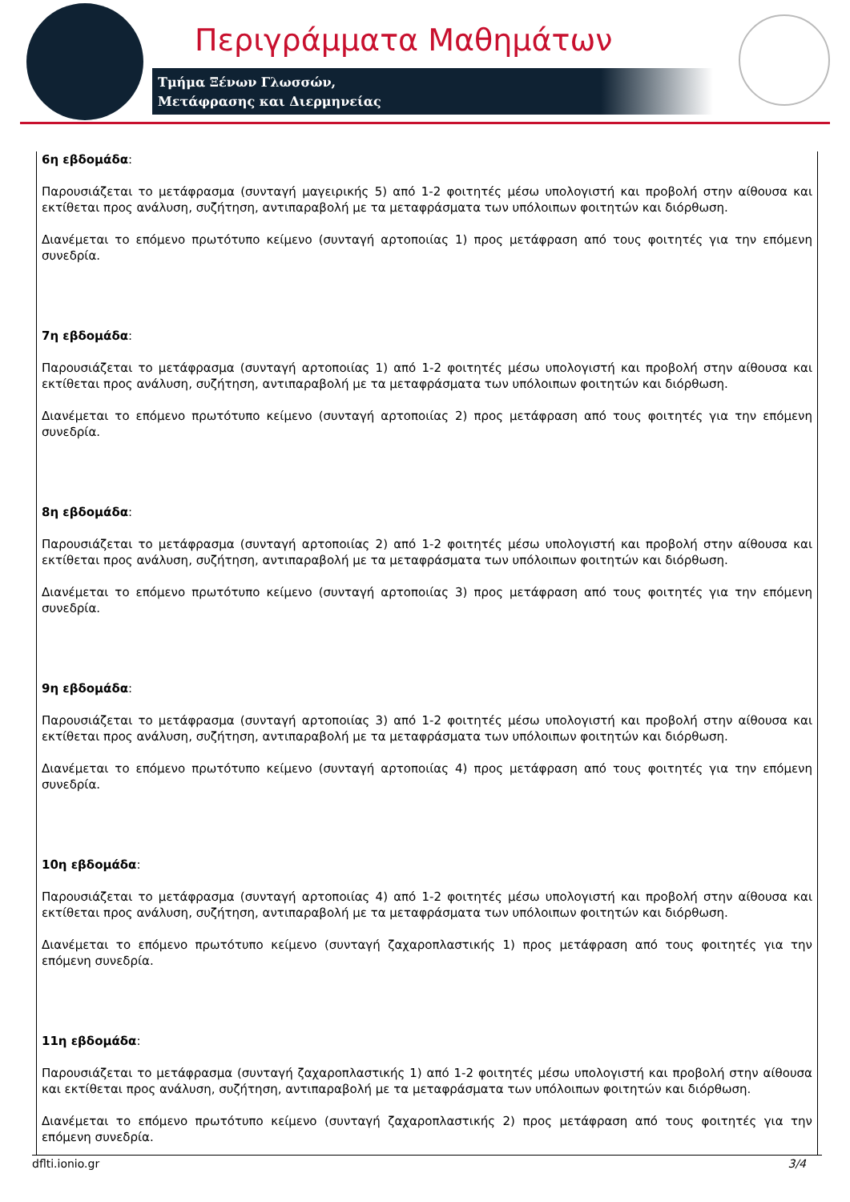Περιγράμματα Μαθημάτων
Τμήμα Ξένων Γλωσσών,
Μετάφρασης και Διερμηνείας
6η εβδομάδα:
Παρουσιάζεται το μετάφρασμα (συνταγή μαγειρικής 5) από 1-2 φοιτητές μέσω υπολογιστή και προβολή στην αίθουσα και εκτίθεται προς ανάλυση, συζήτηση, αντιπαραβολή με τα μεταφράσματα των υπόλοιπων φοιτητών και διόρθωση.
Διανέμεται το επόμενο πρωτότυπο κείμενο (συνταγή αρτοποιίας 1) προς μετάφραση από τους φοιτητές για την επόμενη συνεδρία.
7η εβδομάδα:
Παρουσιάζεται το μετάφρασμα (συνταγή αρτοποιίας 1) από 1-2 φοιτητές μέσω υπολογιστή και προβολή στην αίθουσα και εκτίθεται προς ανάλυση, συζήτηση, αντιπαραβολή με τα μεταφράσματα των υπόλοιπων φοιτητών και διόρθωση.
Διανέμεται το επόμενο πρωτότυπο κείμενο (συνταγή αρτοποιίας 2) προς μετάφραση από τους φοιτητές για την επόμενη συνεδρία.
8η εβδομάδα:
Παρουσιάζεται το μετάφρασμα (συνταγή αρτοποιίας 2) από 1-2 φοιτητές μέσω υπολογιστή και προβολή στην αίθουσα και εκτίθεται προς ανάλυση, συζήτηση, αντιπαραβολή με τα μεταφράσματα των υπόλοιπων φοιτητών και διόρθωση.
Διανέμεται το επόμενο πρωτότυπο κείμενο (συνταγή αρτοποιίας 3) προς μετάφραση από τους φοιτητές για την επόμενη συνεδρία.
9η εβδομάδα:
Παρουσιάζεται το μετάφρασμα (συνταγή αρτοποιίας 3) από 1-2 φοιτητές μέσω υπολογιστή και προβολή στην αίθουσα και εκτίθεται προς ανάλυση, συζήτηση, αντιπαραβολή με τα μεταφράσματα των υπόλοιπων φοιτητών και διόρθωση.
Διανέμεται το επόμενο πρωτότυπο κείμενο (συνταγή αρτοποιίας 4) προς μετάφραση από τους φοιτητές για την επόμενη συνεδρία.
10η εβδομάδα:
Παρουσιάζεται το μετάφρασμα (συνταγή αρτοποιίας 4) από 1-2 φοιτητές μέσω υπολογιστή και προβολή στην αίθουσα και εκτίθεται προς ανάλυση, συζήτηση, αντιπαραβολή με τα μεταφράσματα των υπόλοιπων φοιτητών και διόρθωση.
Διανέμεται το επόμενο πρωτότυπο κείμενο (συνταγή ζαχαροπλαστικής 1) προς μετάφραση από τους φοιτητές για την επόμενη συνεδρία.
11η εβδομάδα:
Παρουσιάζεται το μετάφρασμα (συνταγή ζαχαροπλαστικής 1) από 1-2 φοιτητές μέσω υπολογιστή και προβολή στην αίθουσα και εκτίθεται προς ανάλυση, συζήτηση, αντιπαραβολή με τα μεταφράσματα των υπόλοιπων φοιτητών και διόρθωση.
Διανέμεται το επόμενο πρωτότυπο κείμενο (συνταγή ζαχαροπλαστικής 2) προς μετάφραση από τους φοιτητές για την επόμενη συνεδρία.
dflti.ionio.gr 3/4